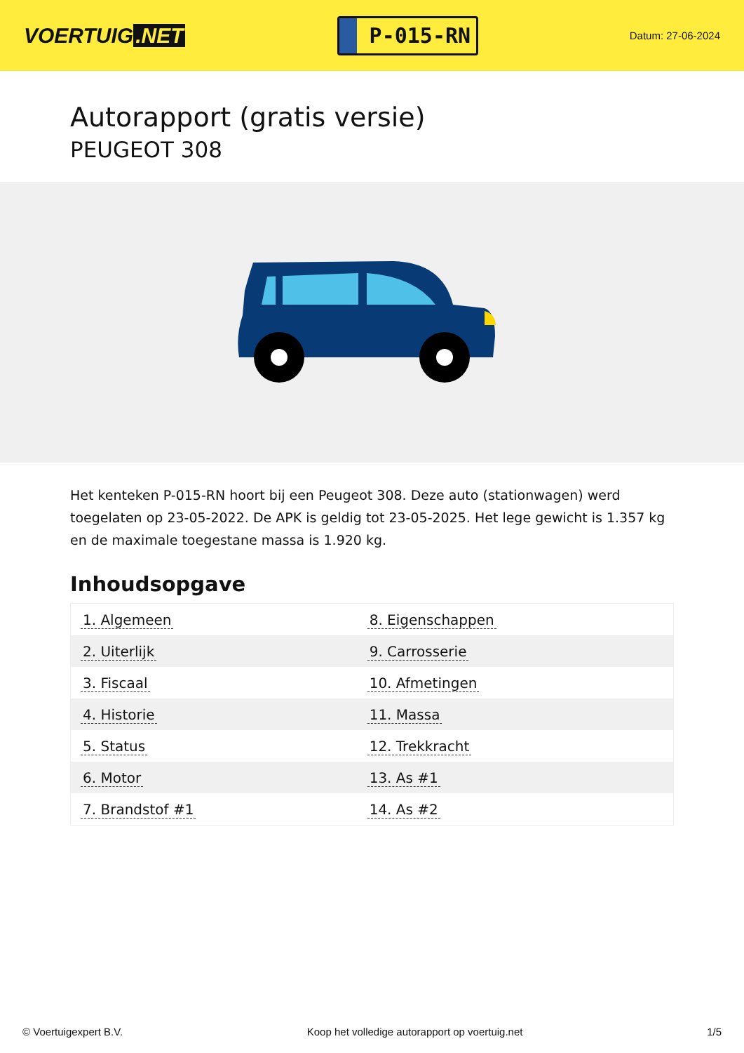VOERTUIG.NET
P-015-RN
Datum: 27-06-2024
Autorapport (gratis versie)
PEUGEOT 308
Het kenteken P-015-RN hoort bij een Peugeot 308. Deze auto (stationwagen) werd toegelaten op 23-05-2022. De APK is geldig tot 23-05-2025. Het lege gewicht is 1.357 kg en de maximale toegestane massa is 1.920 kg.
Inhoudsopgave
| 1. Algemeen | 8. Eigenschappen |
| 2. Uiterlijk | 9. Carrosserie |
| 3. Fiscaal | 10. Afmetingen |
| 4. Historie | 11. Massa |
| 5. Status | 12. Trekkracht |
| 6. Motor | 13. As #1 |
| 7. Brandstof #1 | 14. As #2 |
© Voertuigexpert B.V. Koop het volledige autorapport op voertuig.net 1/5